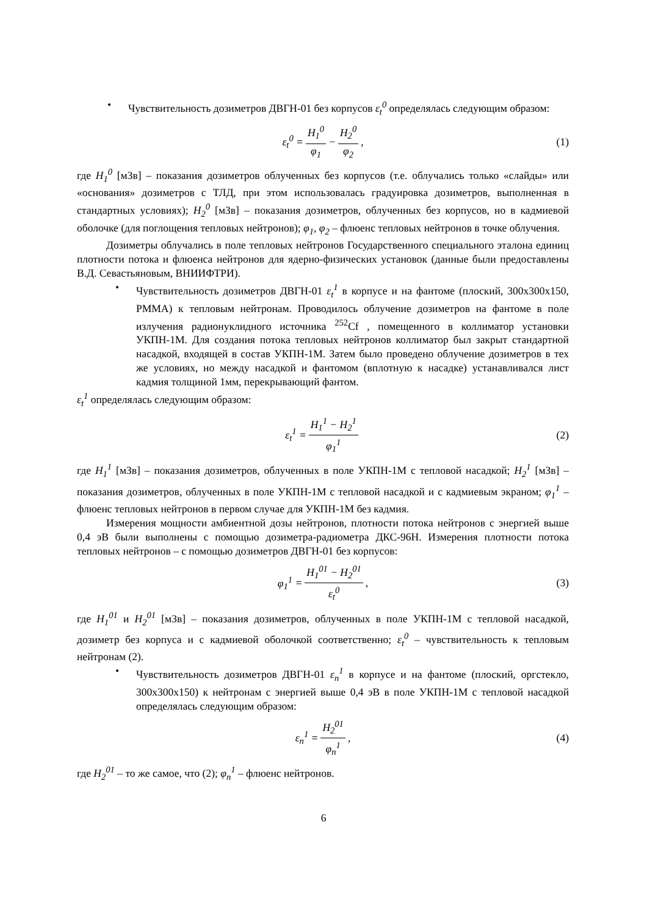• Чувствительность дозиметров ДВГН-01 без корпусов ε<sub>t</sub><sup>0</sup> определялась следующим образом:
ε<sub>t</sub><sup>0</sup> = H<sub>1</sub><sup>0</sup> φ<sub>1</sub> − H<sub>2</sub><sup>0</sup> φ<sub>2</sub>, (1)
где H<sub>1</sub><sup>0</sup> [мЗв] – показания дозиметров облученных без корпусов (т.е. облучались только «слайды» или «основания» дозиметров с ТЛД, при этом использовалась градуировка дозиметров, выполненная в стандартных условиях); H<sub>2</sub><sup>0</sup> [мЗв] – показания дозиметров, облученных без корпусов, но в кадмиевой оболочке (для поглощения тепловых нейтронов); φ<sub>1</sub>, φ<sub>2</sub> – флюенс тепловых нейтронов в точке облучения.
Дозиметры облучались в поле тепловых нейтронов Государственного специального эталона единиц плотности потока и флюенса нейтронов для ядерно-физических установок (данные были предоставлены В.Д. Севастьяновым, ВНИИФТРИ).
• Чувствительность дозиметров ДВГН-01 ε<sub>t</sub><sup>1</sup> в корпусе и на фантоме (плоский, 300x300x150, PMMA) к тепловым нейтронам. Проводилось облучение дозиметров на фантоме в поле излучения радионуклидного источника <sup>252</sup>Cf , помещенного в коллиматор установки УКПН-1М. Для создания потока тепловых нейтронов коллиматор был закрыт стандартной насадкой, входящей в состав УКПН-1М. Затем было проведено облучение дозиметров в тех же условиях, но между насадкой и фантомом (вплотную к насадке) устанавливался лист кадмия толщиной 1мм, перекрывающий фантом.
ε<sub>t</sub><sup>1</sup> определялась следующим образом:
ε<sub>t</sub><sup>1</sup> = H<sub>1</sub><sup>1</sup> − H<sub>2</sub><sup>1</sup> φ<sub>1</sub><sup>1</sup> (2)
где H<sub>1</sub><sup>1</sup> [мЗв] – показания дозиметров, облученных в поле УКПН-1М с тепловой насадкой; H<sub>2</sub><sup>1</sup> [мЗв] – показания дозиметров, облученных в поле УКПН-1М с тепловой насадкой и с кадмиевым экраном; φ<sub>1</sub><sup>1</sup> – флюенс тепловых нейтронов в первом случае для УКПН-1М без кадмия.
Измерения мощности амбиентной дозы нейтронов, плотности потока нейтронов с энергией выше 0,4 эВ были выполнены с помощью дозиметра-радиометра ДКС-96Н. Измерения плотности потока тепловых нейтронов – с помощью дозиметров ДВГН-01 без корпусов:
φ<sub>1</sub><sup>1</sup> = H<sub>1</sub><sup>01</sup> − H<sub>2</sub><sup>01</sup> ε<sub>t</sub><sup>0</sup>, (3)
где H<sub>1</sub><sup>01</sup> и H<sub>2</sub><sup>01</sup> [мЗв] – показания дозиметров, облученных в поле УКПН-1М с тепловой насадкой, дозиметр без корпуса и с кадмиевой оболочкой соответственно; ε<sub>t</sub><sup>0</sup> – чувствительность к тепловым нейтронам (2).
• Чувствительность дозиметров ДВГН-01 ε<sub>n</sub><sup>1</sup> в корпусе и на фантоме (плоский, оргстекло, 300x300x150) к нейтронам с энергией выше 0,4 эВ в поле УКПН-1М с тепловой насадкой определялась следующим образом:
ε<sub>n</sub><sup>1</sup> = H<sub>2</sub><sup>01</sup> φ<sub>n</sub><sup>1</sup>, (4)
где H<sub>2</sub><sup>01</sup> – то же самое, что (2); φ<sub>n</sub><sup>1</sup> – флюенс нейтронов.
6